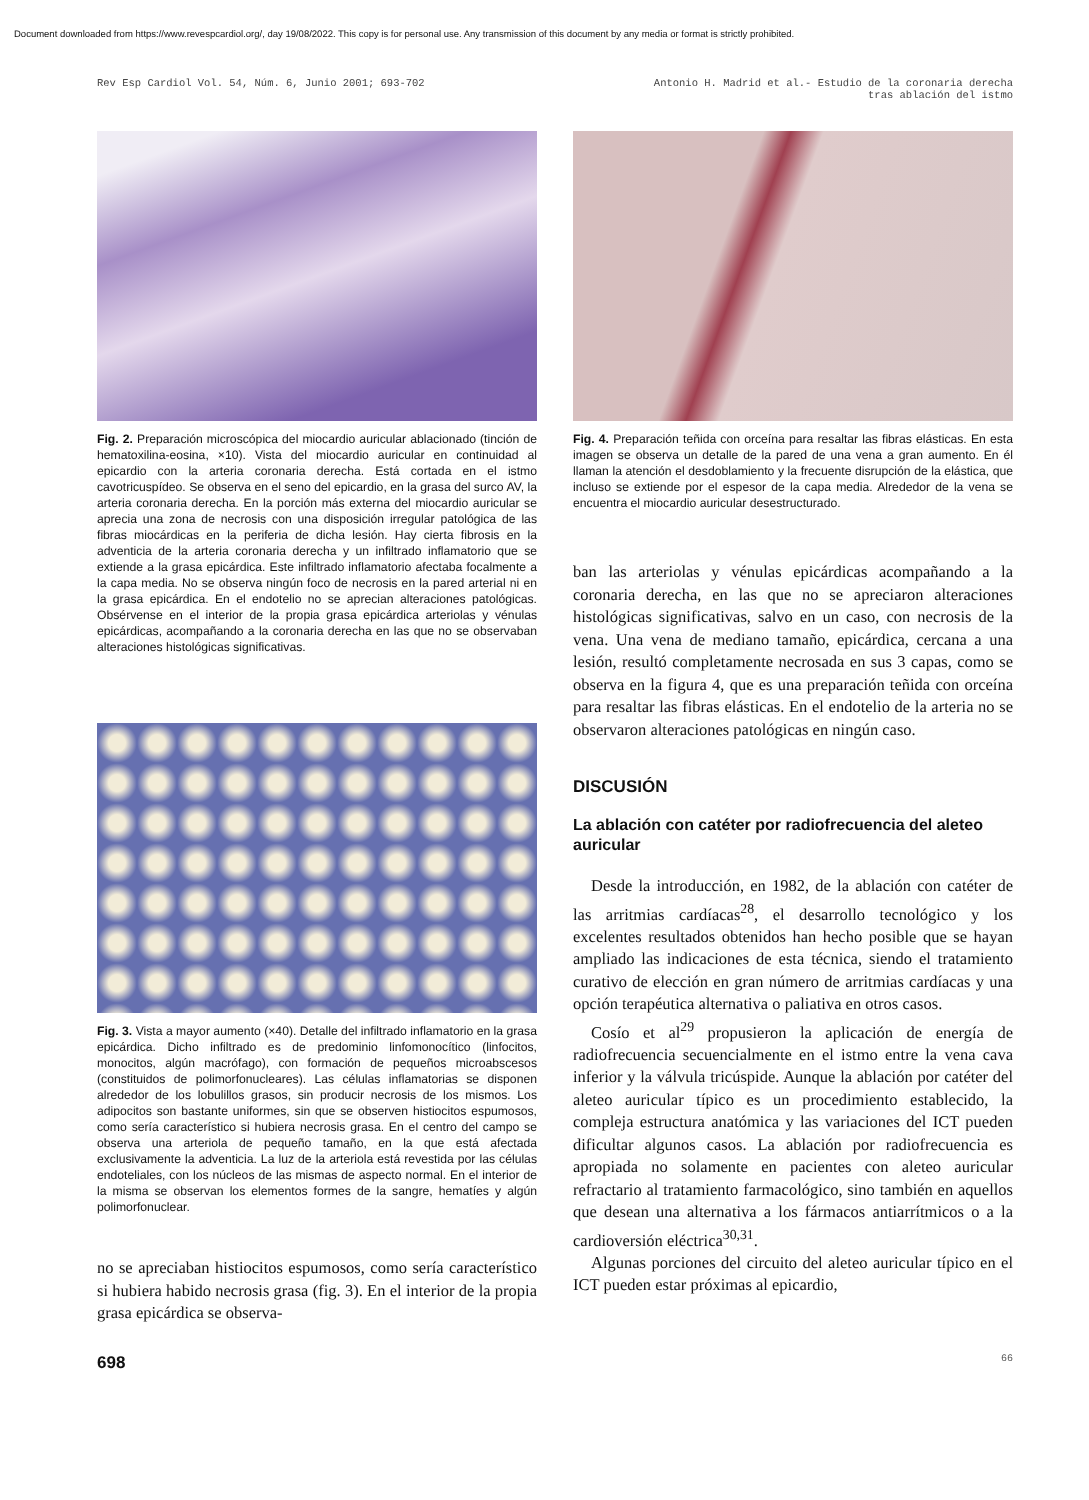Document downloaded from https://www.revespcardiol.org/, day 19/08/2022. This copy is for personal use. Any transmission of this document by any media or format is strictly prohibited.
Rev Esp Cardiol Vol. 54, Núm. 6, Junio 2001; 693-702
Antonio H. Madrid et al.- Estudio de la coronaria derecha
tras ablación del istmo
Fig. 2. Preparación microscópica del miocardio auricular ablacionado (tinción de hematoxilina-eosina, ×10). Vista del miocardio auricular en continuidad al epicardio con la arteria coronaria derecha. Está cortada en el istmo cavotricuspídeo. Se observa en el seno del epicardio, en la grasa del surco AV, la arteria coronaria derecha. En la porción más externa del miocardio auricular se aprecia una zona de necrosis con una disposición irregular patológica de las fibras miocárdicas en la periferia de dicha lesión. Hay cierta fibrosis en la adventicia de la arteria coronaria derecha y un infiltrado inflamatorio que se extiende a la grasa epicárdica. Este infiltrado inflamatorio afectaba focalmente a la capa media. No se observa ningún foco de necrosis en la pared arterial ni en la grasa epicárdica. En el endotelio no se aprecian alteraciones patológicas. Obsérvense en el interior de la propia grasa epicárdica arteriolas y vénulas epicárdicas, acompañando a la coronaria derecha en las que no se observaban alteraciones histológicas significativas.
Fig. 3. Vista a mayor aumento (×40). Detalle del infiltrado inflamatorio en la grasa epicárdica. Dicho infiltrado es de predominio linfomonocítico (linfocitos, monocitos, algún macrófago), con formación de pequeños microabscesos (constituidos de polimorfonucleares). Las células inflamatorias se disponen alrededor de los lobulillos grasos, sin producir necrosis de los mismos. Los adipocitos son bastante uniformes, sin que se observen histiocitos espumosos, como sería característico si hubiera necrosis grasa. En el centro del campo se observa una arteriola de pequeño tamaño, en la que está afectada exclusivamente la adventicia. La luz de la arteriola está revestida por las células endoteliales, con los núcleos de las mismas de aspecto normal. En el interior de la misma se observan los elementos formes de la sangre, hematíes y algún polimorfonuclear.
no se apreciaban histiocitos espumosos, como sería característico si hubiera habido necrosis grasa (fig. 3). En el interior de la propia grasa epicárdica se observa-
Fig. 4. Preparación teñida con orceína para resaltar las fibras elásticas. En esta imagen se observa un detalle de la pared de una vena a gran aumento. En él llaman la atención el desdoblamiento y la frecuente disrupción de la elástica, que incluso se extiende por el espesor de la capa media. Alrededor de la vena se encuentra el miocardio auricular desestructurado.
ban las arteriolas y vénulas epicárdicas acompañando a la coronaria derecha, en las que no se apreciaron alteraciones histológicas significativas, salvo en un caso, con necrosis de la vena. Una vena de mediano tamaño, epicárdica, cercana a una lesión, resultó completamente necrosada en sus 3 capas, como se observa en la figura 4, que es una preparación teñida con orceína para resaltar las fibras elásticas. En el endotelio de la arteria no se observaron alteraciones patológicas en ningún caso.
DISCUSIÓN
La ablación con catéter por radiofrecuencia del aleteo auricular
Desde la introducción, en 1982, de la ablación con catéter de las arritmias cardíacas<sup>28</sup>, el desarrollo tecnológico y los excelentes resultados obtenidos han hecho posible que se hayan ampliado las indicaciones de esta técnica, siendo el tratamiento curativo de elección en gran número de arritmias cardíacas y una opción terapéutica alternativa o paliativa en otros casos.
Cosío et al<sup>29</sup> propusieron la aplicación de energía de radiofrecuencia secuencialmente en el istmo entre la vena cava inferior y la válvula tricúspide. Aunque la ablación por catéter del aleteo auricular típico es un procedimiento establecido, la compleja estructura anatómica y las variaciones del ICT pueden dificultar algunos casos. La ablación por radiofrecuencia es apropiada no solamente en pacientes con aleteo auricular refractario al tratamiento farmacológico, sino también en aquellos que desean una alternativa a los fármacos antiarrítmicos o a la cardioversión eléctrica<sup>30,31</sup>.
Algunas porciones del circuito del aleteo auricular típico en el ICT pueden estar próximas al epicardio,
698 66